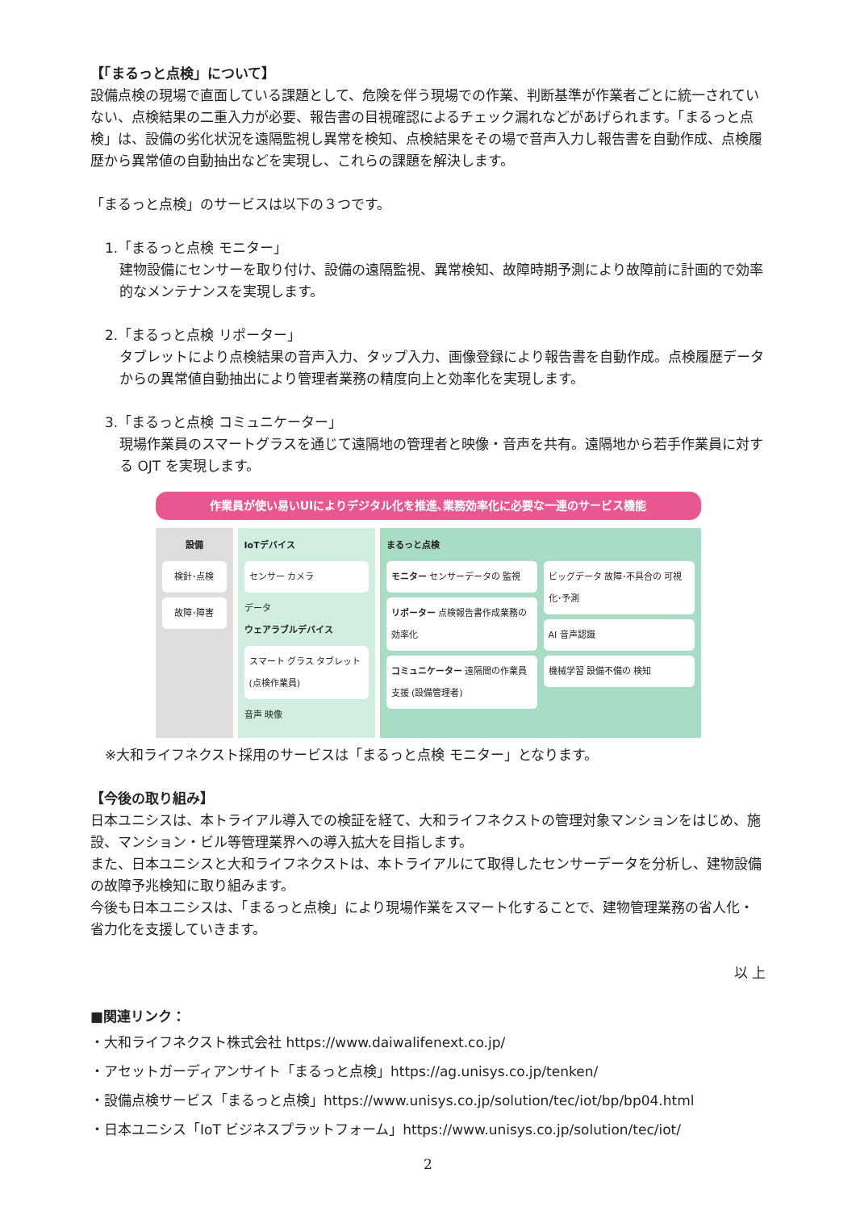【「まるっと点検」について】
設備点検の現場で直面している課題として、危険を伴う現場での作業、判断基準が作業者ごとに統一されていない、点検結果の二重入力が必要、報告書の目視確認によるチェック漏れなどがあげられます。「まるっと点検」は、設備の劣化状況を遠隔監視し異常を検知、点検結果をその場で音声入力し報告書を自動作成、点検履歴から異常値の自動抽出などを実現し、これらの課題を解決します。
「まるっと点検」のサービスは以下の３つです。
1.「まるっと点検 モニター」
建物設備にセンサーを取り付け、設備の遠隔監視、異常検知、故障時期予測により故障前に計画的で効率的なメンテナンスを実現します。
2.「まるっと点検 リポーター」
タブレットにより点検結果の音声入力、タップ入力、画像登録により報告書を自動作成。点検履歴データからの異常値自動抽出により管理者業務の精度向上と効率化を実現します。
3.「まるっと点検 コミュニケーター」
現場作業員のスマートグラスを通じて遠隔地の管理者と映像・音声を共有。遠隔地から若手作業員に対する OJT を実現します。
作業員が使い易いUIによりデジタル化を推進､業務効率化に必要な一連のサービス機能
設備
検針･点検
故障･障害
IoTデバイス
センサー カメラ
データ
ウェアラブルデバイス
スマート グラス タブレット (点検作業員)
音声 映像
まるっと点検
モニター センサーデータの 監視
リポーター 点検報告書作成業務の 効率化
コミュニケーター 遠隔間の作業員支援 (設備管理者)
ビッグデータ 故障･不具合の 可視化･予測
AI 音声認識
機械学習 設備不備の 検知
※大和ライフネクスト採用のサービスは「まるっと点検 モニター」となります。
【今後の取り組み】
日本ユニシスは、本トライアル導入での検証を経て、大和ライフネクストの管理対象マンションをはじめ、施設、マンション・ビル等管理業界への導入拡大を目指します。
また、日本ユニシスと大和ライフネクストは、本トライアルにて取得したセンサーデータを分析し、建物設備の故障予兆検知に取り組みます。
今後も日本ユニシスは、「まるっと点検」により現場作業をスマート化することで、建物管理業務の省人化・省力化を支援していきます。
以 上
■関連リンク：
・大和ライフネクスト株式会社 https://www.daiwalifenext.co.jp/
・アセットガーディアンサイト「まるっと点検」https://ag.unisys.co.jp/tenken/
・設備点検サービス「まるっと点検」https://www.unisys.co.jp/solution/tec/iot/bp/bp04.html
・日本ユニシス「IoT ビジネスプラットフォーム」https://www.unisys.co.jp/solution/tec/iot/
2